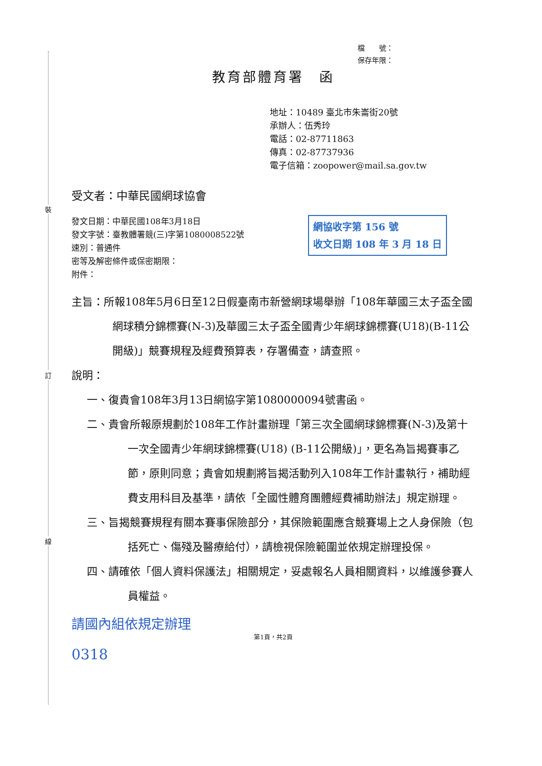裝
訂
線
檔　　號：
保存年限：
教育部體育署　函
地址：10489 臺北市朱崙街20號
承辦人：伍秀玲
電話：02-87711863
傳真：02-87737936
電子信箱：zoopower@mail.sa.gov.tw
受文者：中華民國網球協會
網協收字第 156 號
收文日期 108 年 3 月 18 日
發文日期：中華民國108年3月18日
發文字號：臺教體署競(三)字第1080008522號
速別：普通件
密等及解密條件或保密期限：
附件：
主旨：所報108年5月6日至12日假臺南市新營網球場舉辦「108年華國三太子盃全國網球積分錦標賽(N-3)及華國三太子盃全國青少年網球錦標賽(U18)(B-11公開級)」競賽規程及經費預算表，存署備查，請查照。
說明：
一、復貴會108年3月13日網協字第1080000094號書函。
二、貴會所報原規劃於108年工作計畫辦理「第三次全國網球錦標賽(N-3)及第十一次全國青少年網球錦標賽(U18) (B-11公開級)」，更名為旨揭賽事乙節，原則同意；貴會如規劃將旨揭活動列入108年工作計畫執行，補助經費支用科目及基準，請依「全國性體育團體經費補助辦法」規定辦理。
三、旨揭競賽規程有關本賽事保險部分，其保險範圍應含競賽場上之人身保險（包括死亡、傷殘及醫療給付），請檢視保險範圍並依規定辦理投保。
四、請確依「個人資料保護法」相關規定，妥處報名人員相關資料，以維護參賽人員權益。
請國內組依規定辦理
第1頁，共2頁
0318